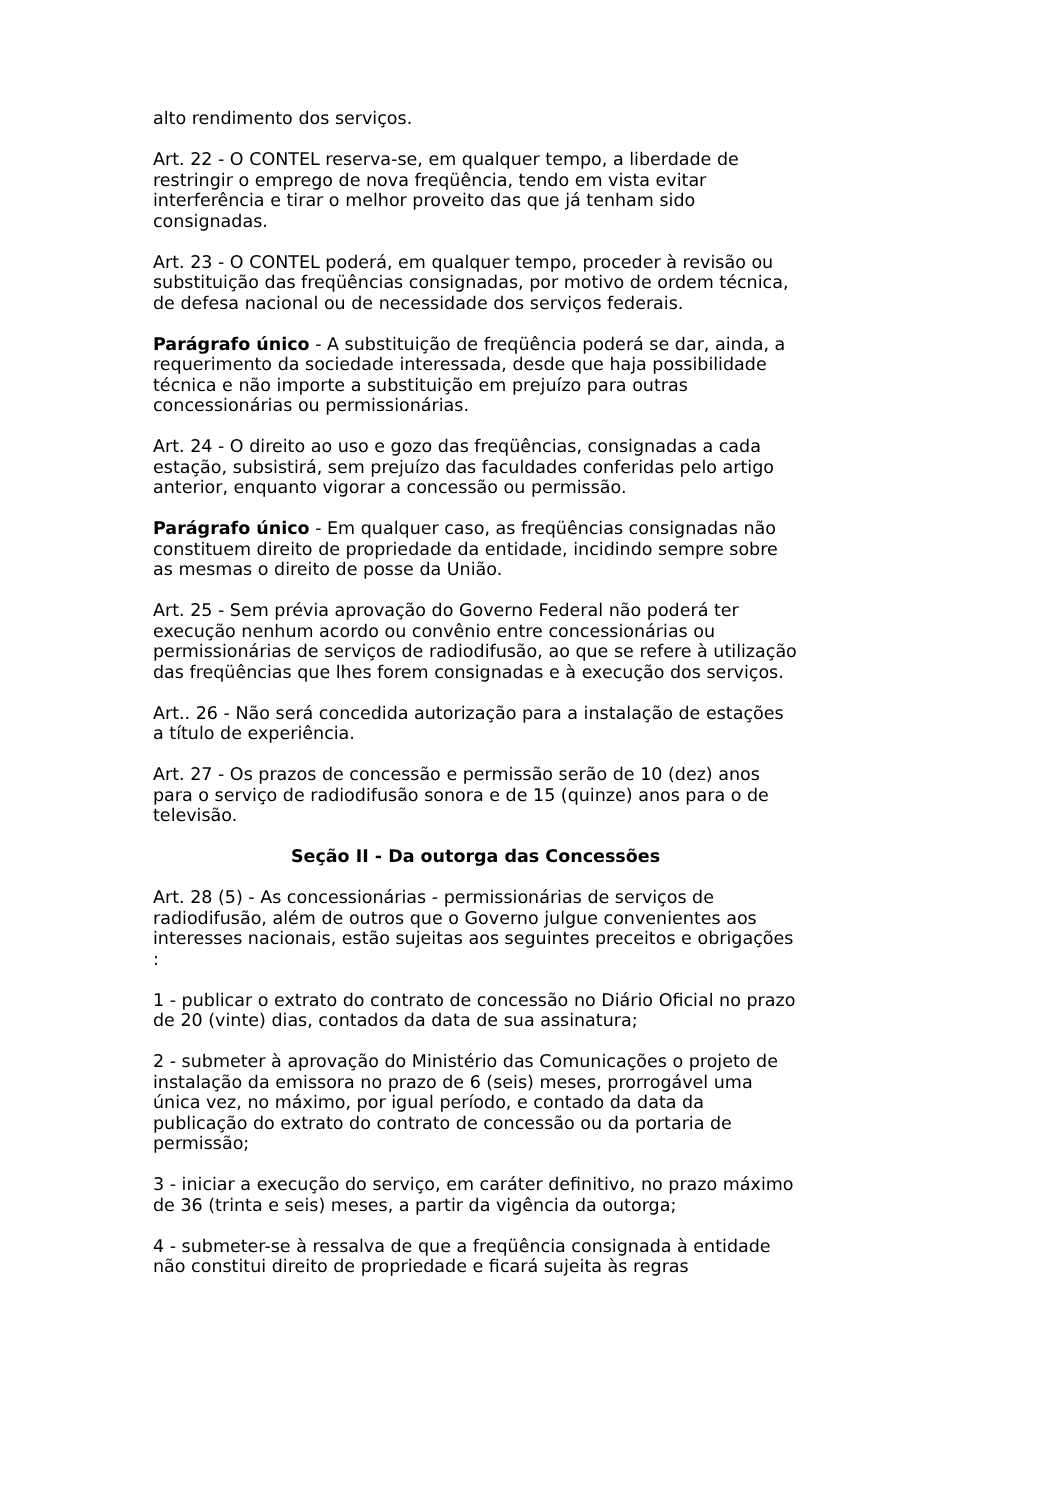alto rendimento dos serviços.
Art. 22 - O CONTEL reserva-se, em qualquer tempo, a liberdade de restringir o emprego de nova freqüência, tendo em vista evitar interferência e tirar o melhor proveito das que já tenham sido consignadas.
Art. 23 - O CONTEL poderá, em qualquer tempo, proceder à revisão ou substituição das freqüências consignadas, por motivo de ordem técnica, de defesa nacional ou de necessidade dos serviços federais.
Parágrafo único - A substituição de freqüência poderá se dar, ainda, a requerimento da sociedade interessada, desde que haja possibilidade técnica e não importe a substituição em prejuízo para outras concessionárias ou permissionárias.
Art. 24 - O direito ao uso e gozo das freqüências, consignadas a cada estação, subsistirá, sem prejuízo das faculdades conferidas pelo artigo anterior, enquanto vigorar a concessão ou permissão.
Parágrafo único - Em qualquer caso, as freqüências consignadas não constituem direito de propriedade da entidade, incidindo sempre sobre as mesmas o direito de posse da União.
Art. 25 - Sem prévia aprovação do Governo Federal não poderá ter execução nenhum acordo ou convênio entre concessionárias ou permissionárias de serviços de radiodifusão, ao que se refere à utilização das freqüências que lhes forem consignadas e à execução dos serviços.
Art.. 26 - Não será concedida autorização para a instalação de estações a título de experiência.
Art. 27 - Os prazos de concessão e permissão serão de 10 (dez) anos para o serviço de radiodifusão sonora e de 15 (quinze) anos para o de televisão.
Seção II - Da outorga das Concessões
Art. 28 (5) - As concessionárias - permissionárias de serviços de radiodifusão, além de outros que o Governo julgue convenientes aos interesses nacionais, estão sujeitas aos seguintes preceitos e obrigações :
1 - publicar o extrato do contrato de concessão no Diário Oficial no prazo de 20 (vinte) dias, contados da data de sua assinatura;
2 - submeter à aprovação do Ministério das Comunicações o projeto de instalação da emissora no prazo de 6 (seis) meses, prorrogável uma única vez, no máximo, por igual período, e contado da data da publicação do extrato do contrato de concessão ou da portaria de permissão;
3 - iniciar a execução do serviço, em caráter definitivo, no prazo máximo de 36 (trinta e seis) meses, a partir da vigência da outorga;
4 - submeter-se à ressalva de que a freqüência consignada à entidade não constitui direito de propriedade e ficará sujeita às regras